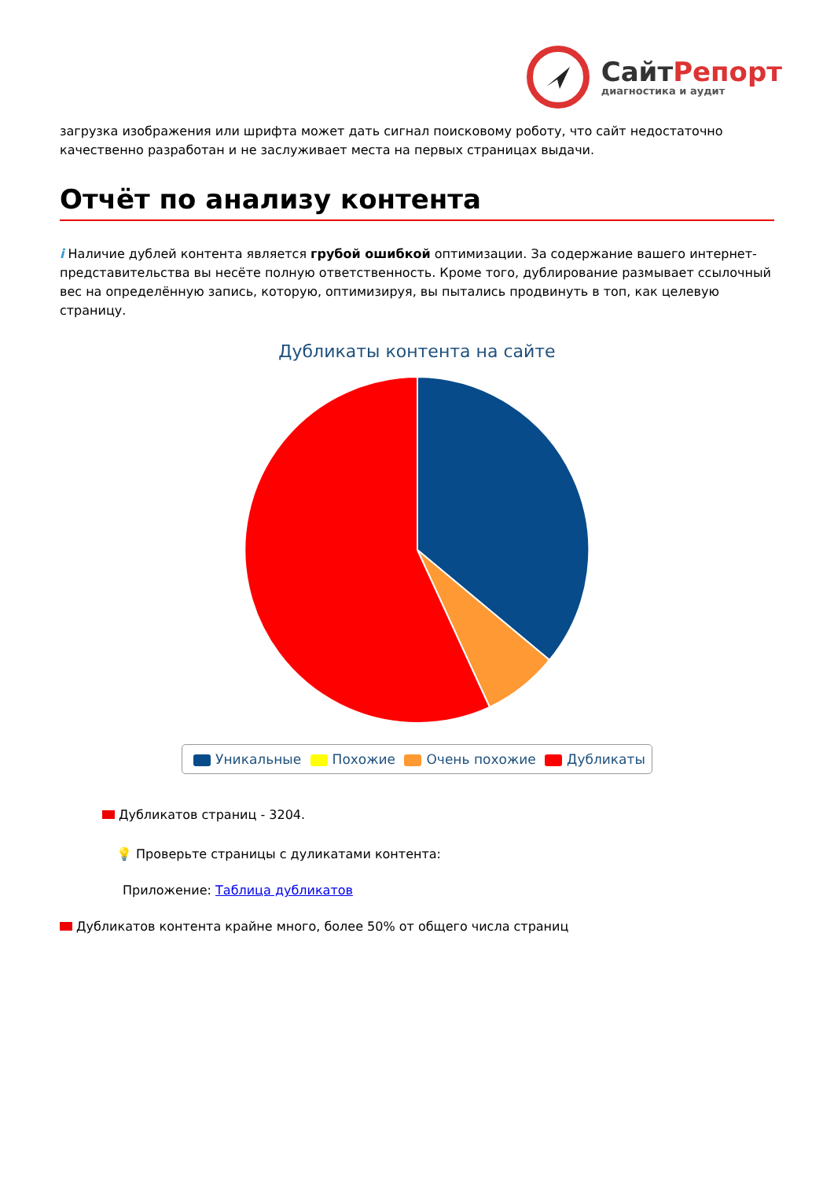СайтРепорт
диагностика и аудит
загрузка изображения или шрифта может дать сигнал поисковому роботу, что сайт недостаточно качественно разработан и не заслуживает места на первых страницах выдачи.
Отчёт по анализу контента
i Наличие дублей контента является грубой ошибкой оптимизации. За содержание вашего интернет-представительства вы несёте полную ответственность. Кроме того, дублирование размывает ссылочный вес на определённую запись, которую, оптимизируя, вы пытались продвинуть в топ, как целевую страницу.
Дубликаты контента на сайте
Уникальные Похожие Очень похожие Дубликаты
Дубликатов страниц - 3204.
💡 Проверьте страницы с дуликатами контента:
Приложение: Таблица дубликатов
Дубликатов контента крайне много, более 50% от общего числа страниц